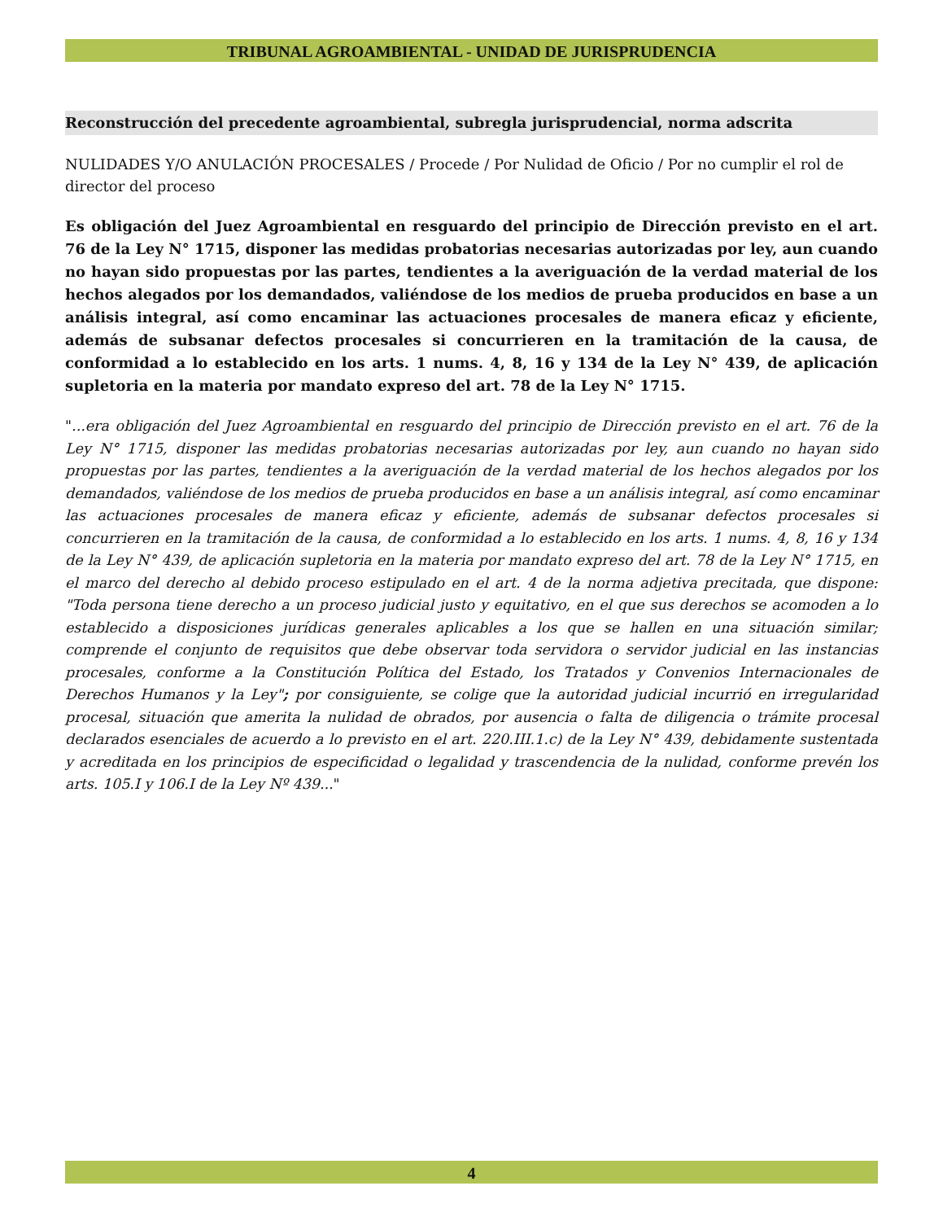TRIBUNAL AGROAMBIENTAL - UNIDAD DE JURISPRUDENCIA
Reconstrucción del precedente agroambiental, subregla jurisprudencial, norma adscrita
NULIDADES Y/O ANULACIÓN PROCESALES / Procede / Por Nulidad de Oficio / Por no cumplir el rol de director del proceso
Es obligación del Juez Agroambiental en resguardo del principio de Dirección previsto en el art. 76 de la Ley N° 1715, disponer las medidas probatorias necesarias autorizadas por ley, aun cuando no hayan sido propuestas por las partes, tendientes a la averiguación de la verdad material de los hechos alegados por los demandados, valiéndose de los medios de prueba producidos en base a un análisis integral, así como encaminar las actuaciones procesales de manera eficaz y eficiente, además de subsanar defectos procesales si concurrieren en la tramitación de la causa, de conformidad a lo establecido en los arts. 1 nums. 4, 8, 16 y 134 de la Ley N° 439, de aplicación supletoria en la materia por mandato expreso del art. 78 de la Ley N° 1715.
"...era obligación del Juez Agroambiental en resguardo del principio de Dirección previsto en el art. 76 de la Ley N° 1715, disponer las medidas probatorias necesarias autorizadas por ley, aun cuando no hayan sido propuestas por las partes, tendientes a la averiguación de la verdad material de los hechos alegados por los demandados, valiéndose de los medios de prueba producidos en base a un análisis integral, así como encaminar las actuaciones procesales de manera eficaz y eficiente, además de subsanar defectos procesales si concurrieren en la tramitación de la causa, de conformidad a lo establecido en los arts. 1 nums. 4, 8, 16 y 134 de la Ley N° 439, de aplicación supletoria en la materia por mandato expreso del art. 78 de la Ley N° 1715, en el marco del derecho al debido proceso estipulado en el art. 4 de la norma adjetiva precitada, que dispone: "Toda persona tiene derecho a un proceso judicial justo y equitativo, en el que sus derechos se acomoden a lo establecido a disposiciones jurídicas generales aplicables a los que se hallen en una situación similar; comprende el conjunto de requisitos que debe observar toda servidora o servidor judicial en las instancias procesales, conforme a la Constitución Política del Estado, los Tratados y Convenios Internacionales de Derechos Humanos y la Ley"; por consiguiente, se colige que la autoridad judicial incurrió en irregularidad procesal, situación que amerita la nulidad de obrados, por ausencia o falta de diligencia o trámite procesal declarados esenciales de acuerdo a lo previsto en el art. 220.III.1.c) de la Ley N° 439, debidamente sustentada y acreditada en los principios de especificidad o legalidad y trascendencia de la nulidad, conforme prevén los arts. 105.I y 106.I de la Ley Nº 439..."
4